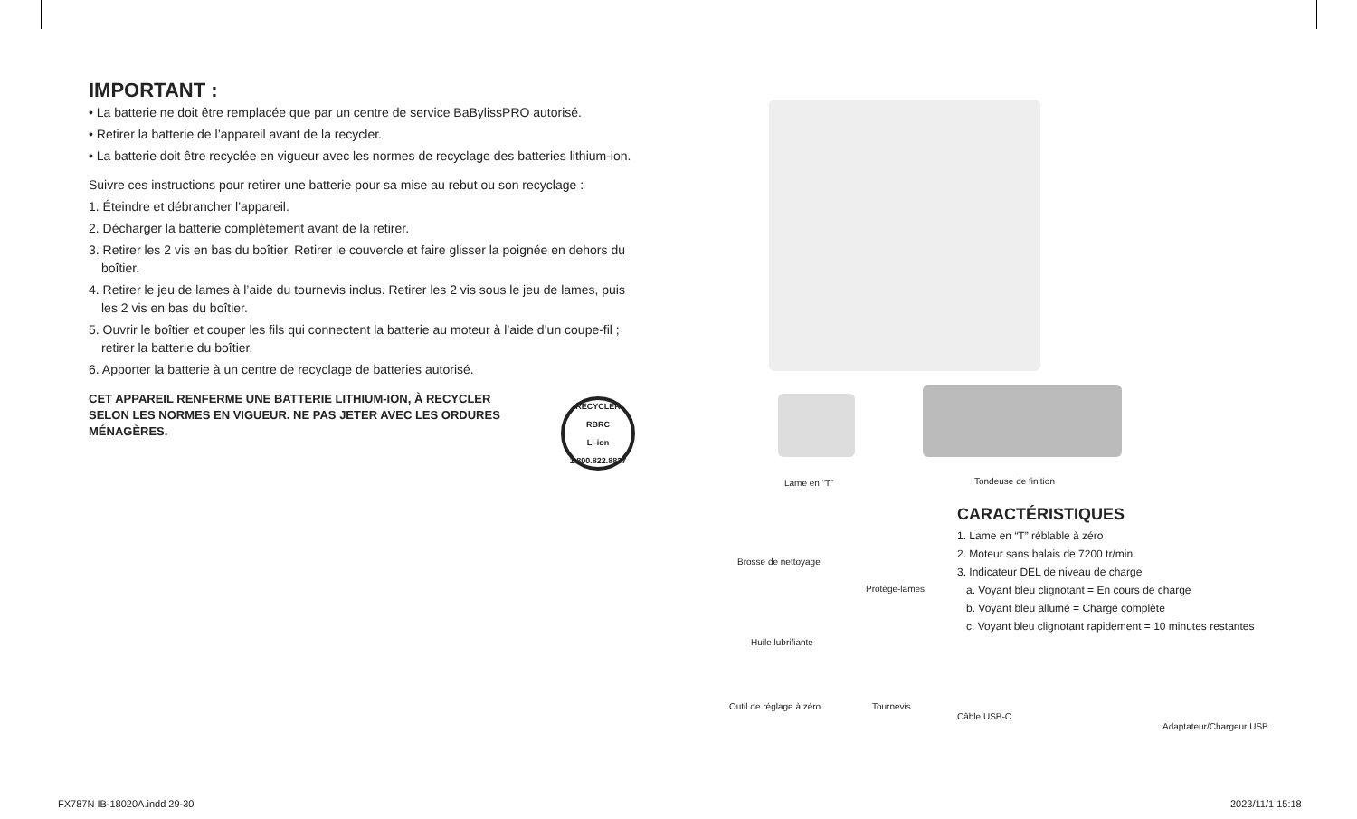IMPORTANT :
• La batterie ne doit être remplacée que par un centre de service BaBylissPRO autorisé.
• Retirer la batterie de l’appareil avant de la recycler.
• La batterie doit être recyclée en vigueur avec les normes de recyclage des batteries lithium-ion.
Suivre ces instructions pour retirer une batterie pour sa mise au rebut ou son recyclage :
1. Éteindre et débrancher l’appareil.
2. Décharger la batterie complètement avant de la retirer.
3. Retirer les 2 vis en bas du boîtier. Retirer le couvercle et faire glisser la poignée en dehors du boîtier.
4. Retirer le jeu de lames à l’aide du tournevis inclus. Retirer les 2 vis sous le jeu de lames, puis les 2 vis en bas du boîtier.
5. Ouvrir le boîtier et couper les fils qui connectent la batterie au moteur à l’aide d’un coupe-fil ; retirer la batterie du boîtier.
6. Apporter la batterie à un centre de recyclage de batteries autorisé.
CET APPAREIL RENFERME UNE BATTERIE LITHIUM-ION, À RECYCLER SELON LES NORMES EN VIGUEUR. NE PAS JETER AVEC LES ORDURES MÉNAGÈRES.
RECYCLER
RBRC
Li-ion
1.800.822.8837
Lame en “T” Tondeuse de finition
Brosse de nettoyage
Protège-lames
Huile lubrifiante
Outil de réglage à zéro Tournevis
CARACTÉRISTIQUES
1. Lame en “T” réblable à zéro
2. Moteur sans balais de 7200 tr/min.
3. Indicateur DEL de niveau de charge
a. Voyant bleu clignotant = En cours de charge
b. Voyant bleu allumé = Charge complète
c. Voyant bleu clignotant rapidement = 10 minutes restantes
Câble USB-C
Adaptateur/Chargeur USB
FX787N IB-18020A.indd 29-30 2023/11/1 15:18